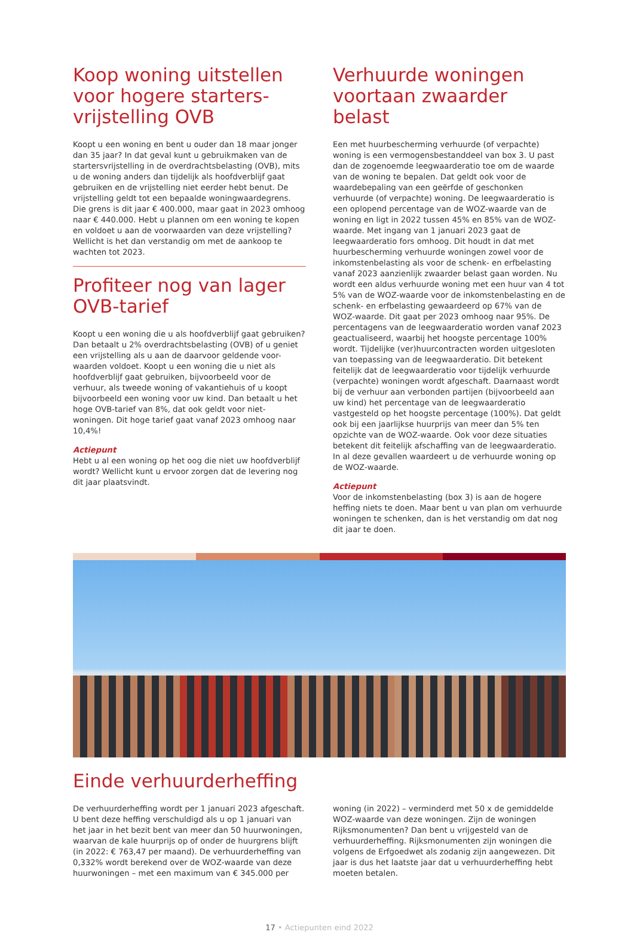Koop woning uitstellen voor hogere starters-vrijstelling OVB
Koopt u een woning en bent u ouder dan 18 maar jonger dan 35 jaar? In dat geval kunt u gebruikmaken van de startersvrijstelling in de overdrachtsbelasting (OVB), mits u de woning anders dan tijdelijk als hoofdverblijf gaat gebruiken en de vrijstelling niet eerder hebt benut. De vrijstelling geldt tot een bepaalde woningwaardegrens. Die grens is dit jaar € 400.000, maar gaat in 2023 omhoog naar € 440.000. Hebt u plannen om een woning te kopen en voldoet u aan de voorwaarden van deze vrijstelling? Wellicht is het dan verstandig om met de aankoop te wachten tot 2023.
Profiteer nog van lager OVB-tarief
Koopt u een woning die u als hoofdverblijf gaat gebruiken? Dan betaalt u 2% overdrachtsbelasting (OVB) of u geniet een vrijstelling als u aan de daarvoor geldende voor-waarden voldoet. Koopt u een woning die u niet als hoofdverblijf gaat gebruiken, bijvoorbeeld voor de verhuur, als tweede woning of vakantiehuis of u koopt bijvoorbeeld een woning voor uw kind. Dan betaalt u het hoge OVB-tarief van 8%, dat ook geldt voor niet-woningen. Dit hoge tarief gaat vanaf 2023 omhoog naar 10,4%!
Actiepunt
Hebt u al een woning op het oog die niet uw hoofdverblijf wordt? Wellicht kunt u ervoor zorgen dat de levering nog dit jaar plaatsvindt.
Verhuurde woningen voortaan zwaarder belast
Een met huurbescherming verhuurde (of verpachte) woning is een vermogensbestanddeel van box 3. U past dan de zogenoemde leegwaarderatio toe om de waarde van de woning te bepalen. Dat geldt ook voor de waardebepaling van een geërfde of geschonken verhuurde (of verpachte) woning. De leegwaarderatio is een oplopend percentage van de WOZ-waarde van de woning en ligt in 2022 tussen 45% en 85% van de WOZ-waarde. Met ingang van 1 januari 2023 gaat de leegwaarderatio fors omhoog. Dit houdt in dat met huurbescherming verhuurde woningen zowel voor de inkomstenbelasting als voor de schenk- en erfbelasting vanaf 2023 aanzienlijk zwaarder belast gaan worden. Nu wordt een aldus verhuurde woning met een huur van 4 tot 5% van de WOZ-waarde voor de inkomstenbelasting en de schenk- en erfbelasting gewaardeerd op 67% van de WOZ-waarde. Dit gaat per 2023 omhoog naar 95%. De percentagens van de leegwaarderatio worden vanaf 2023 geactualiseerd, waarbij het hoogste percentage 100% wordt. Tijdelijke (ver)huurcontracten worden uitgesloten van toepassing van de leegwaarderatio. Dit betekent feitelijk dat de leegwaarderatio voor tijdelijk verhuurde (verpachte) woningen wordt afgeschaft. Daarnaast wordt bij de verhuur aan verbonden partijen (bijvoorbeeld aan uw kind) het percentage van de leegwaarderatio vastgesteld op het hoogste percentage (100%). Dat geldt ook bij een jaarlijkse huurprijs van meer dan 5% ten opzichte van de WOZ-waarde. Ook voor deze situaties betekent dit feitelijk afschaffing van de leegwaarderatio. In al deze gevallen waardeert u de verhuurde woning op de WOZ-waarde.
Actiepunt
Voor de inkomstenbelasting (box 3) is aan de hogere heffing niets te doen. Maar bent u van plan om verhuurde woningen te schenken, dan is het verstandig om dat nog dit jaar te doen.
Einde verhuurderheffing
De verhuurderheffing wordt per 1 januari 2023 afgeschaft. U bent deze heffing verschuldigd als u op 1 januari van het jaar in het bezit bent van meer dan 50 huurwoningen, waarvan de kale huurprijs op of onder de huurgrens blijft (in 2022: € 763,47 per maand). De verhuurderheffing van 0,332% wordt berekend over de WOZ-waarde van deze huurwoningen – met een maximum van € 345.000 per
woning (in 2022) – verminderd met 50 x de gemiddelde WOZ-waarde van deze woningen. Zijn de woningen Rijksmonumenten? Dan bent u vrijgesteld van de verhuurderheffing. Rijksmonumenten zijn woningen die volgens de Erfgoedwet als zodanig zijn aangewezen. Dit jaar is dus het laatste jaar dat u verhuurderheffing hebt moeten betalen.
17 • Actiepunten eind 2022